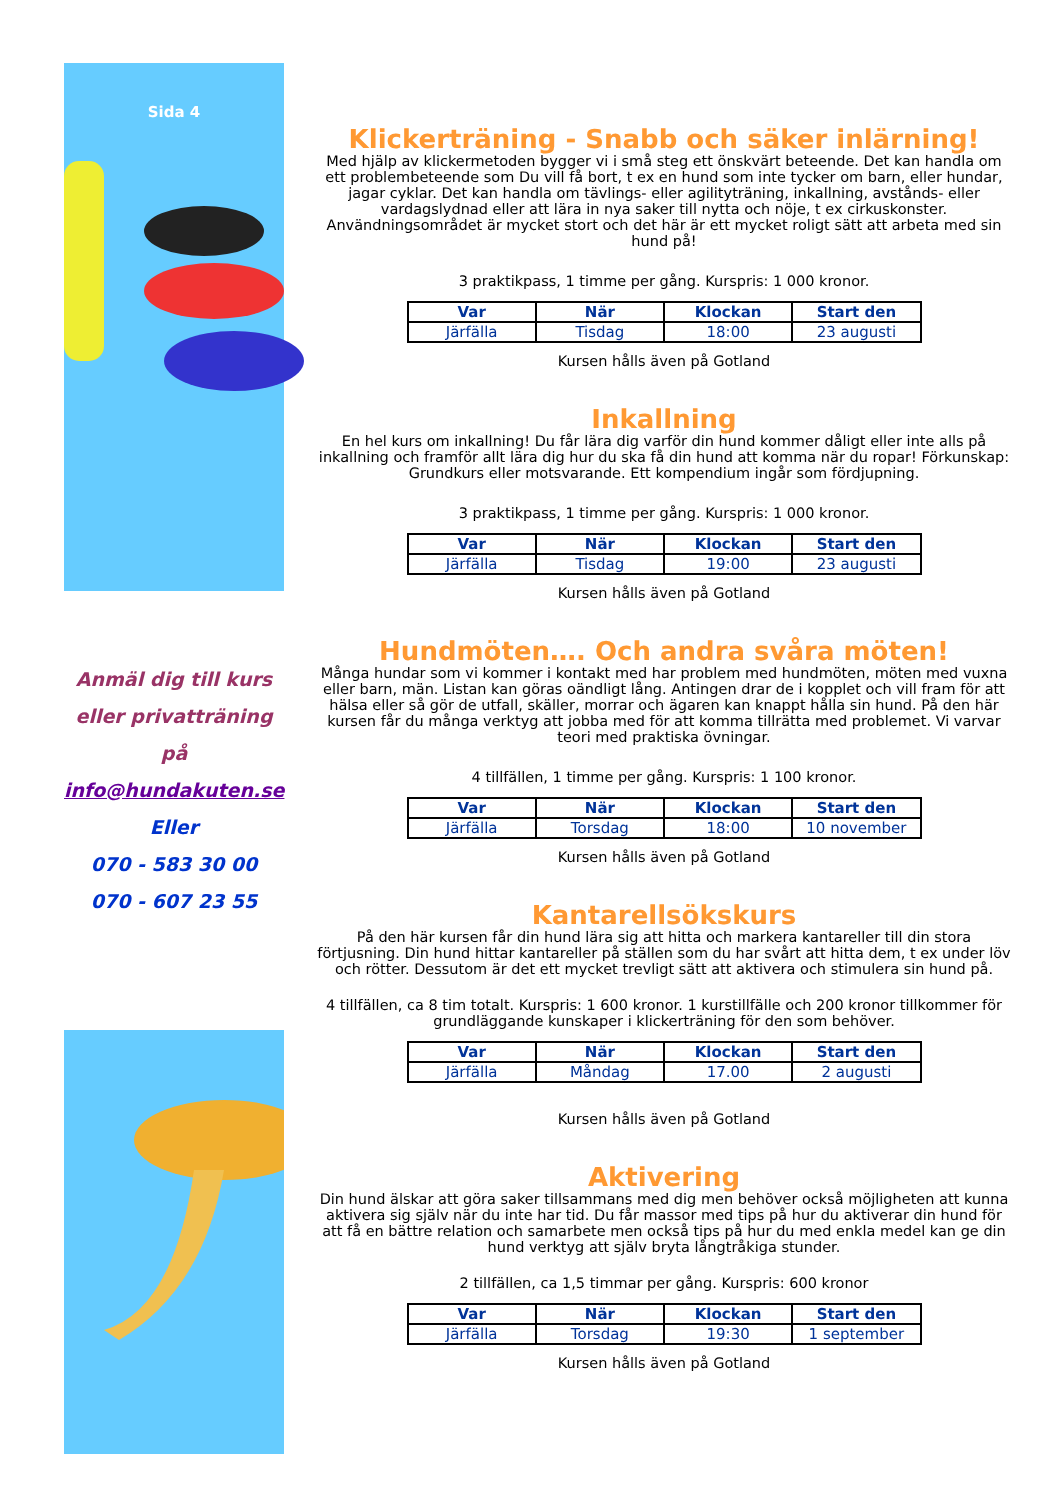Sida 4
Anmäl dig till kurs
eller privatträning på
info@hundakuten.se
Eller
070 - 583 30 00
070 - 607 23 55
Klickerträning - Snabb och säker inlärning!
Med hjälp av klickermetoden bygger vi i små steg ett önskvärt beteende. Det kan handla om ett problembeteende som Du vill få bort, t ex en hund som inte tycker om barn, eller hundar, jagar cyklar. Det kan handla om tävlings- eller agilityträning, inkallning, avstånds- eller vardagslydnad eller att lära in nya saker till nytta och nöje, t ex cirkuskonster. Användningsområdet är mycket stort och det här är ett mycket roligt sätt att arbeta med sin hund på!
3 praktikpass, 1 timme per gång. Kurspris: 1 000 kronor.
| Var | När | Klockan | Start den |
| --- | --- | --- | --- |
| Järfälla | Tisdag | 18:00 | 23 augusti |
Kursen hålls även på Gotland
Inkallning
En hel kurs om inkallning! Du får lära dig varför din hund kommer dåligt eller inte alls på inkallning och framför allt lära dig hur du ska få din hund att komma när du ropar! Förkunskap: Grundkurs eller motsvarande. Ett kompendium ingår som fördjupning.
3 praktikpass, 1 timme per gång. Kurspris: 1 000 kronor.
| Var | När | Klockan | Start den |
| --- | --- | --- | --- |
| Järfälla | Tisdag | 19:00 | 23 augusti |
Kursen hålls även på Gotland
Hundmöten…. Och andra svåra möten!
Många hundar som vi kommer i kontakt med har problem med hundmöten, möten med vuxna eller barn, män. Listan kan göras oändligt lång. Antingen drar de i kopplet och vill fram för att hälsa eller så gör de utfall, skäller, morrar och ägaren kan knappt hålla sin hund. På den här kursen får du många verktyg att jobba med för att komma tillrätta med problemet. Vi varvar teori med praktiska övningar.
4 tillfällen, 1 timme per gång. Kurspris: 1 100 kronor.
| Var | När | Klockan | Start den |
| --- | --- | --- | --- |
| Järfälla | Torsdag | 18:00 | 10 november |
Kursen hålls även på Gotland
Kantarellsökskurs
På den här kursen får din hund lära sig att hitta och markera kantareller till din stora förtjusning. Din hund hittar kantareller på ställen som du har svårt att hitta dem, t ex under löv och rötter. Dessutom är det ett mycket trevligt sätt att aktivera och stimulera sin hund på.
4 tillfällen, ca 8 tim totalt. Kurspris: 1 600 kronor. 1 kurstillfälle och 200 kronor tillkommer för grundläggande kunskaper i klickerträning för den som behöver.
| Var | När | Klockan | Start den |
| --- | --- | --- | --- |
| Järfälla | Måndag | 17.00 | 2 augusti |
Kursen hålls även på Gotland
Aktivering
Din hund älskar att göra saker tillsammans med dig men behöver också möjligheten att kunna aktivera sig själv när du inte har tid. Du får massor med tips på hur du aktiverar din hund för att få en bättre relation och samarbete men också tips på hur du med enkla medel kan ge din hund verktyg att själv bryta långtråkiga stunder.
2 tillfällen, ca 1,5 timmar per gång. Kurspris: 600 kronor
| Var | När | Klockan | Start den |
| --- | --- | --- | --- |
| Järfälla | Torsdag | 19:30 | 1 september |
Kursen hålls även på Gotland